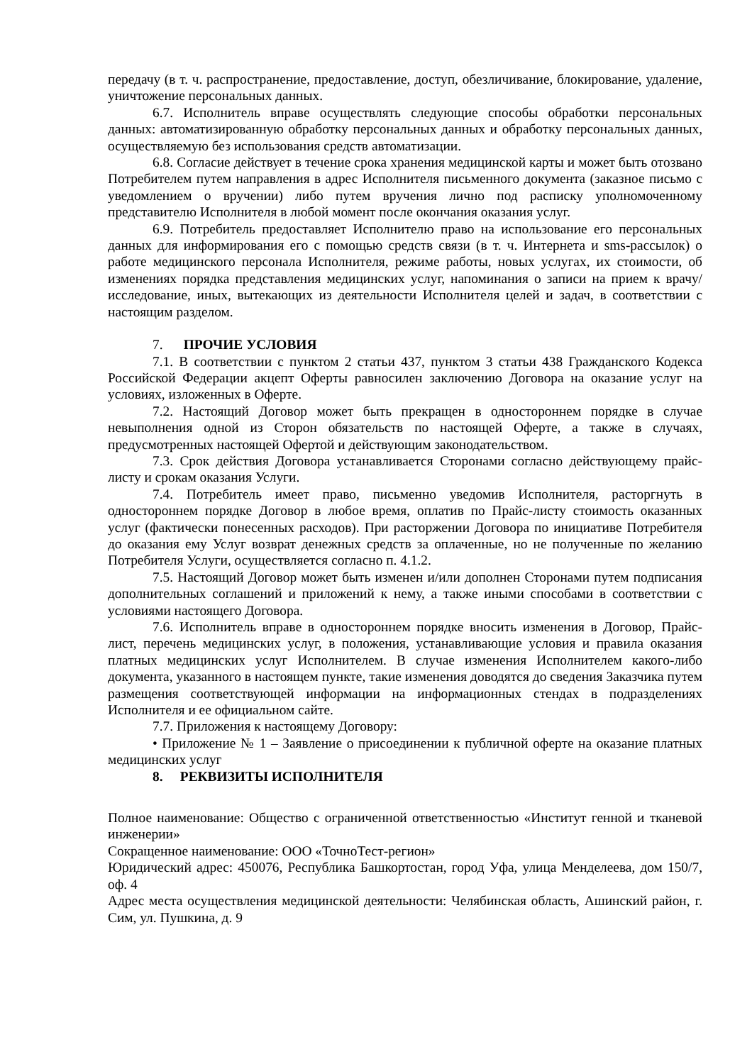передачу (в т. ч. распространение, предоставление, доступ, обезличивание, блокирование, удаление, уничтожение персональных данных.
6.7. Исполнитель вправе осуществлять следующие способы обработки персональных данных: автоматизированную обработку персональных данных и обработку персональных данных, осуществляемую без использования средств автоматизации.
6.8. Согласие действует в течение срока хранения медицинской карты и может быть отозвано Потребителем путем направления в адрес Исполнителя письменного документа (заказное письмо с уведомлением о вручении) либо путем вручения лично под расписку уполномоченному представителю Исполнителя в любой момент после окончания оказания услуг.
6.9. Потребитель предоставляет Исполнителю право на использование его персональных данных для информирования его с помощью средств связи (в т. ч. Интернета и sms-рассылок) о работе медицинского персонала Исполнителя, режиме работы, новых услугах, их стоимости, об изменениях порядка представления медицинских услуг, напоминания о записи на прием к врачу/ исследование, иных, вытекающих из деятельности Исполнителя целей и задач, в соответствии с настоящим разделом.
7. ПРОЧИЕ УСЛОВИЯ
7.1. В соответствии с пунктом 2 статьи 437, пунктом 3 статьи 438 Гражданского Кодекса Российской Федерации акцепт Оферты равносилен заключению Договора на оказание услуг на условиях, изложенных в Оферте.
7.2. Настоящий Договор может быть прекращен в одностороннем порядке в случае невыполнения одной из Сторон обязательств по настоящей Оферте, а также в случаях, предусмотренных настоящей Офертой и действующим законодательством.
7.3. Срок действия Договора устанавливается Сторонами согласно действующему прайс-листу и срокам оказания Услуги.
7.4. Потребитель имеет право, письменно уведомив Исполнителя, расторгнуть в одностороннем порядке Договор в любое время, оплатив по Прайс-листу стоимость оказанных услуг (фактически понесенных расходов). При расторжении Договора по инициативе Потребителя до оказания ему Услуг возврат денежных средств за оплаченные, но не полученные по желанию Потребителя Услуги, осуществляется согласно п. 4.1.2.
7.5. Настоящий Договор может быть изменен и/или дополнен Сторонами путем подписания дополнительных соглашений и приложений к нему, а также иными способами в соответствии с условиями настоящего Договора.
7.6. Исполнитель вправе в одностороннем порядке вносить изменения в Договор, Прайс-лист, перечень медицинских услуг, в положения, устанавливающие условия и правила оказания платных медицинских услуг Исполнителем. В случае изменения Исполнителем какого-либо документа, указанного в настоящем пункте, такие изменения доводятся до сведения Заказчика путем размещения соответствующей информации на информационных стендах в подразделениях Исполнителя и ее официальном сайте.
7.7. Приложения к настоящему Договору:
• Приложение № 1 – Заявление о присоединении к публичной оферте на оказание платных медицинских услуг
8. РЕКВИЗИТЫ ИСПОЛНИТЕЛЯ
Полное наименование: Общество с ограниченной ответственностью «Институт генной и тканевой инженерии»
Сокращенное наименование: ООО «ТочноТест-регион»
Юридический адрес: 450076, Республика Башкортостан, город Уфа, улица Менделеева, дом 150/7, оф. 4
Адрес места осуществления медицинской деятельности: Челябинская область, Ашинский район, г. Сим, ул. Пушкина, д. 9